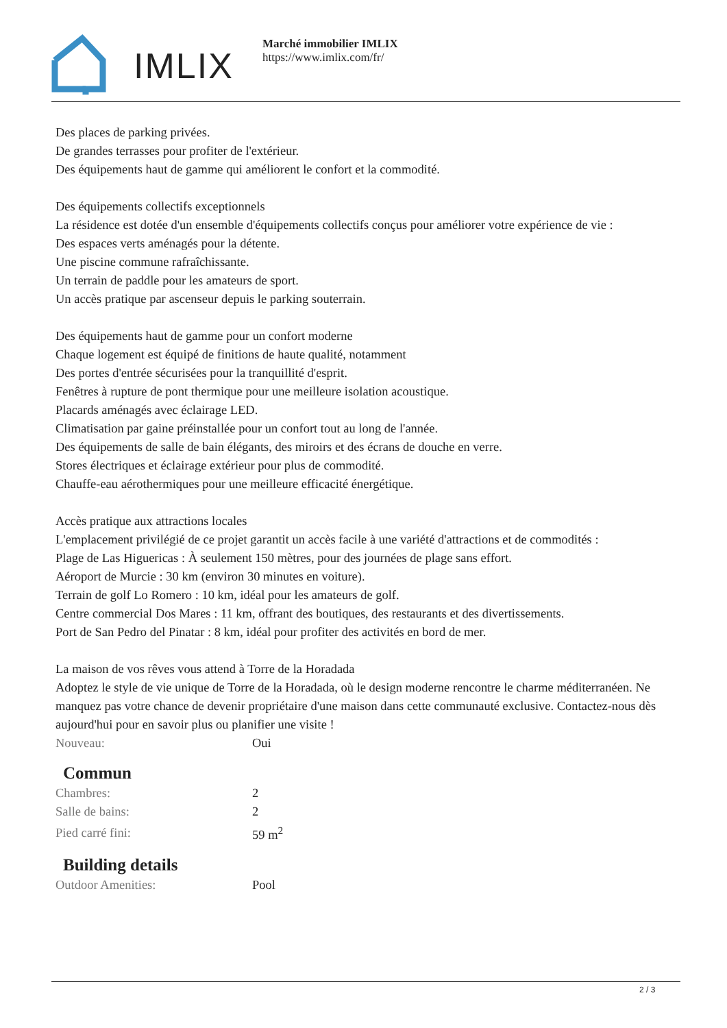IMLIX
Marché immobilier IMLIX
https://www.imlix.com/fr/
Des places de parking privées.
De grandes terrasses pour profiter de l'extérieur.
Des équipements haut de gamme qui améliorent le confort et la commodité.
Des équipements collectifs exceptionnels
La résidence est dotée d'un ensemble d'équipements collectifs conçus pour améliorer votre expérience de vie :
Des espaces verts aménagés pour la détente.
Une piscine commune rafraîchissante.
Un terrain de paddle pour les amateurs de sport.
Un accès pratique par ascenseur depuis le parking souterrain.
Des équipements haut de gamme pour un confort moderne
Chaque logement est équipé de finitions de haute qualité, notamment
Des portes d'entrée sécurisées pour la tranquillité d'esprit.
Fenêtres à rupture de pont thermique pour une meilleure isolation acoustique.
Placards aménagés avec éclairage LED.
Climatisation par gaine préinstallée pour un confort tout au long de l'année.
Des équipements de salle de bain élégants, des miroirs et des écrans de douche en verre.
Stores électriques et éclairage extérieur pour plus de commodité.
Chauffe-eau aérothermiques pour une meilleure efficacité énergétique.
Accès pratique aux attractions locales
L'emplacement privilégié de ce projet garantit un accès facile à une variété d'attractions et de commodités :
Plage de Las Higuericas : À seulement 150 mètres, pour des journées de plage sans effort.
Aéroport de Murcie : 30 km (environ 30 minutes en voiture).
Terrain de golf Lo Romero : 10 km, idéal pour les amateurs de golf.
Centre commercial Dos Mares : 11 km, offrant des boutiques, des restaurants et des divertissements.
Port de San Pedro del Pinatar : 8 km, idéal pour profiter des activités en bord de mer.
La maison de vos rêves vous attend à Torre de la Horadada
Adoptez le style de vie unique de Torre de la Horadada, où le design moderne rencontre le charme méditerranéen. Ne manquez pas votre chance de devenir propriétaire d'une maison dans cette communauté exclusive. Contactez-nous dès aujourd'hui pour en savoir plus ou planifier une visite !
| Nouveau: | Oui |
Commun
| Chambres: | 2 |
| Salle de bains: | 2 |
| Pied carré fini: | 59 m<sup>2</sup> |
Building details
| Outdoor Amenities: | Pool |
2 / 3